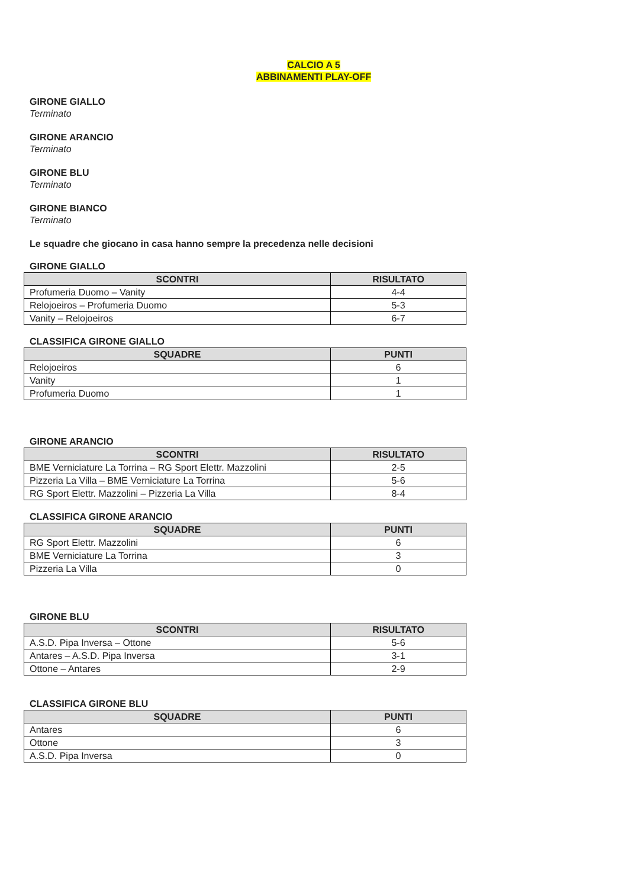CALCIO A 5
ABBINAMENTI PLAY-OFF
GIRONE GIALLO
Terminato
GIRONE ARANCIO
Terminato
GIRONE BLU
Terminato
GIRONE BIANCO
Terminato
Le squadre che giocano in casa hanno sempre la precedenza nelle decisioni
GIRONE GIALLO
| SCONTRI | RISULTATO |
| --- | --- |
| Profumeria Duomo – Vanity | 4-4 |
| Relojoeiros – Profumeria Duomo | 5-3 |
| Vanity – Relojoeiros | 6-7 |
CLASSIFICA GIRONE GIALLO
| SQUADRE | PUNTI |
| --- | --- |
| Relojoeiros | 6 |
| Vanity | 1 |
| Profumeria Duomo | 1 |
GIRONE ARANCIO
| SCONTRI | RISULTATO |
| --- | --- |
| BME Verniciature La Torrina – RG Sport Elettr. Mazzolini | 2-5 |
| Pizzeria La Villa – BME Verniciature La Torrina | 5-6 |
| RG Sport Elettr. Mazzolini – Pizzeria La Villa | 8-4 |
CLASSIFICA GIRONE ARANCIO
| SQUADRE | PUNTI |
| --- | --- |
| RG Sport Elettr. Mazzolini | 6 |
| BME Verniciature La Torrina | 3 |
| Pizzeria La Villa | 0 |
GIRONE BLU
| SCONTRI | RISULTATO |
| --- | --- |
| A.S.D. Pipa Inversa – Ottone | 5-6 |
| Antares – A.S.D. Pipa Inversa | 3-1 |
| Ottone – Antares | 2-9 |
CLASSIFICA GIRONE BLU
| SQUADRE | PUNTI |
| --- | --- |
| Antares | 6 |
| Ottone | 3 |
| A.S.D. Pipa Inversa | 0 |